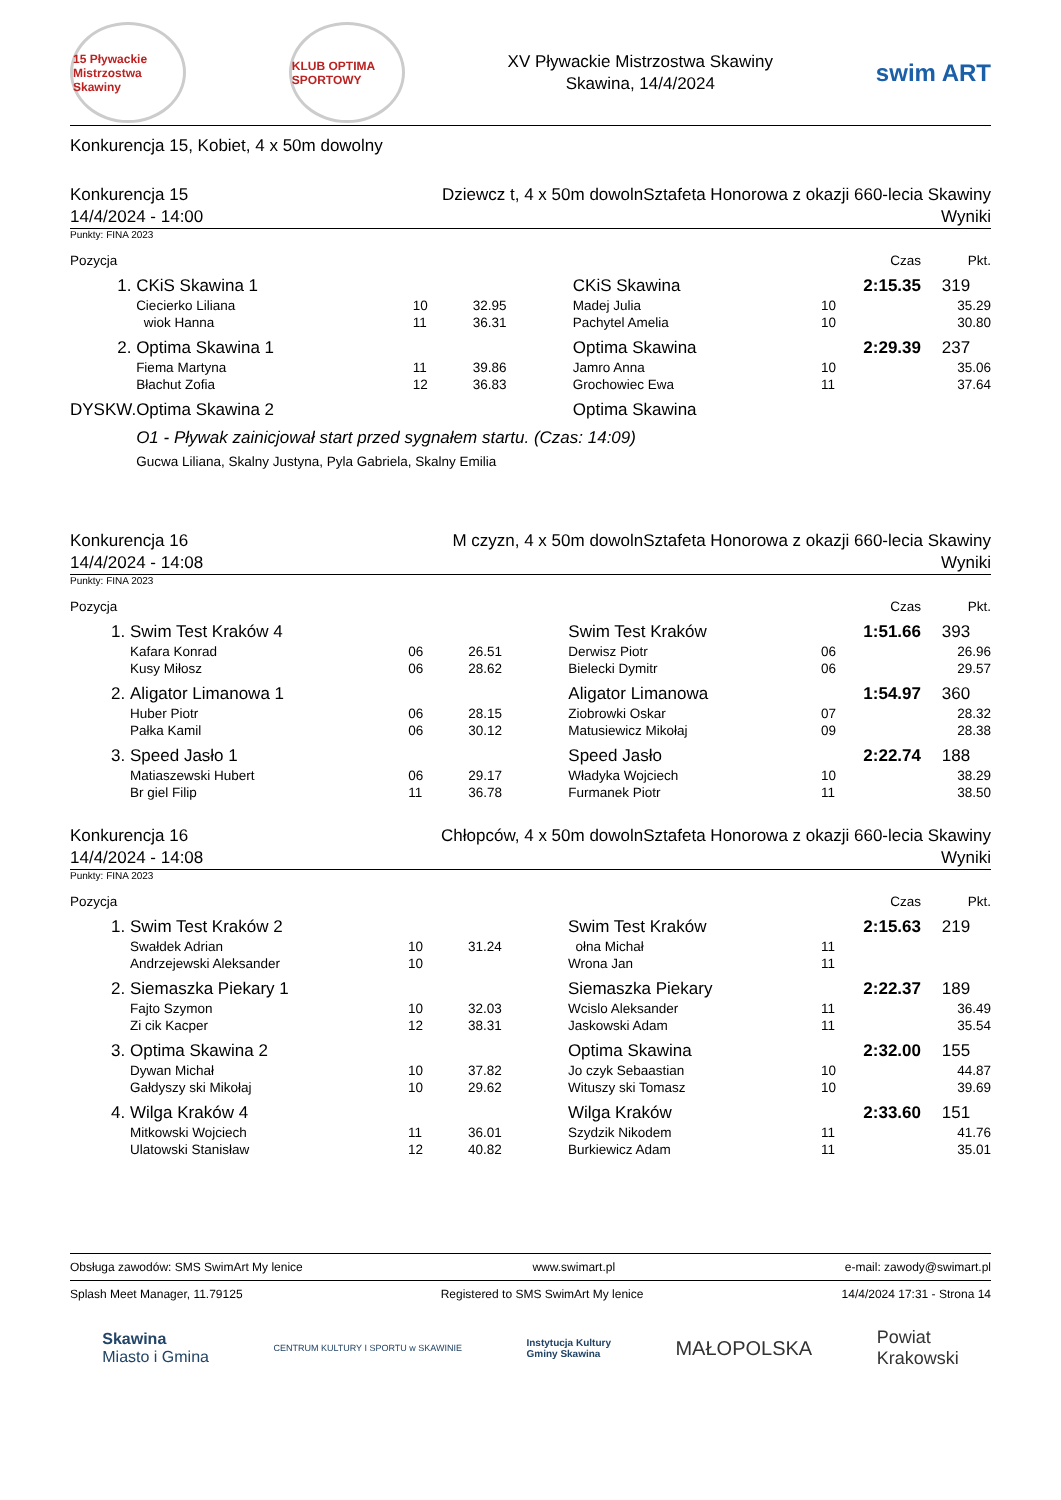15 Pływackie Mistrzostwa Skawiny
KLUB OPTIMA SPORTOWY
XV Pływackie Mistrzostwa Skawiny
Skawina, 14/4/2024
swim ART
Konkurencja 15, Kobiet, 4 x 50m dowolny
Konkurencja 15 Dziewcz t, 4 x 50m dowolnSztafeta Honorowa z okazji 660-lecia Skawiny
14/4/2024 - 14:00 Wyniki
Punkty: FINA 2023
| Pozycja | | | | | | Czas | Pkt. |
| 1. | CKiS Skawina 1 | | | CKiS Skawina | | 2:15.35 | 319 |
| | Ciecierko Liliana | 10 | 32.95 | Madej Julia | 10 | | 35.29 |
| | wiok Hanna | 11 | 36.31 | Pachytel Amelia | 10 | | 30.80 |
| 2. | Optima Skawina 1 | | | Optima Skawina | | 2:29.39 | 237 |
| | Fiema Martyna | 11 | 39.86 | Jamro Anna | 10 | | 35.06 |
| | Błachut Zofia | 12 | 36.83 | Grochowiec Ewa | 11 | | 37.64 |
| DYSKW. | Optima Skawina 2 | | | Optima Skawina | | | |
| | O1 - Pływak zainicjował start przed sygnałem startu. (Czas: 14:09) | | | | | | |
| | Gucwa Liliana, Skalny Justyna, Pyla Gabriela, Skalny Emilia | | | | | | |
Konkurencja 16 M czyzn, 4 x 50m dowolnSztafeta Honorowa z okazji 660-lecia Skawiny
14/4/2024 - 14:08 Wyniki
Punkty: FINA 2023
| Pozycja | | | | | | Czas | Pkt. |
| 1. | Swim Test Kraków 4 | | | Swim Test Kraków | | 1:51.66 | 393 |
| | Kafara Konrad | 06 | 26.51 | Derwisz Piotr | 06 | | 26.96 |
| | Kusy Miłosz | 06 | 28.62 | Bielecki Dymitr | 06 | | 29.57 |
| 2. | Aligator Limanowa 1 | | | Aligator Limanowa | | 1:54.97 | 360 |
| | Huber Piotr | 06 | 28.15 | Ziobrowki Oskar | 07 | | 28.32 |
| | Pałka Kamil | 06 | 30.12 | Matusiewicz Mikołaj | 09 | | 28.38 |
| 3. | Speed Jasło 1 | | | Speed Jasło | | 2:22.74 | 188 |
| | Matiaszewski Hubert | 06 | 29.17 | Władyka Wojciech | 10 | | 38.29 |
| | Br giel Filip | 11 | 36.78 | Furmanek Piotr | 11 | | 38.50 |
Konkurencja 16 Chłopców, 4 x 50m dowolnSztafeta Honorowa z okazji 660-lecia Skawiny
14/4/2024 - 14:08 Wyniki
Punkty: FINA 2023
| Pozycja | | | | | | Czas | Pkt. |
| 1. | Swim Test Kraków 2 | | | Swim Test Kraków | | 2:15.63 | 219 |
| | Swałdek Adrian | 10 | 31.24 | ołna Michał | 11 | | |
| | Andrzejewski Aleksander | 10 | | Wrona Jan | 11 | | |
| 2. | Siemaszka Piekary 1 | | | Siemaszka Piekary | | 2:22.37 | 189 |
| | Fajto Szymon | 10 | 32.03 | Wcislo Aleksander | 11 | | 36.49 |
| | Zi cik Kacper | 12 | 38.31 | Jaskowski Adam | 11 | | 35.54 |
| 3. | Optima Skawina 2 | | | Optima Skawina | | 2:32.00 | 155 |
| | Dywan Michał | 10 | 37.82 | Jo czyk Sebaastian | 10 | | 44.87 |
| | Gałdyszy ski Mikołaj | 10 | 29.62 | Wituszy ski Tomasz | 10 | | 39.69 |
| 4. | Wilga Kraków 4 | | | Wilga Kraków | | 2:33.60 | 151 |
| | Mitkowski Wojciech | 11 | 36.01 | Szydzik Nikodem | 11 | | 41.76 |
| | Ulatowski Stanisław | 12 | 40.82 | Burkiewicz Adam | 11 | | 35.01 |
Obsługa zawodów: SMS SwimArt My lenice www.swimart.pl e-mail: zawody@swimart.pl
Splash Meet Manager, 11.79125 Registered to SMS SwimArt My lenice 14/4/2024 17:31 - Strona 14
Skawina
Miasto i Gmina CENTRUM KULTURY I SPORTU w SKAWINIE Instytucja Kultury
Gminy Skawina MAŁOPOLSKA Powiat
Krakowski